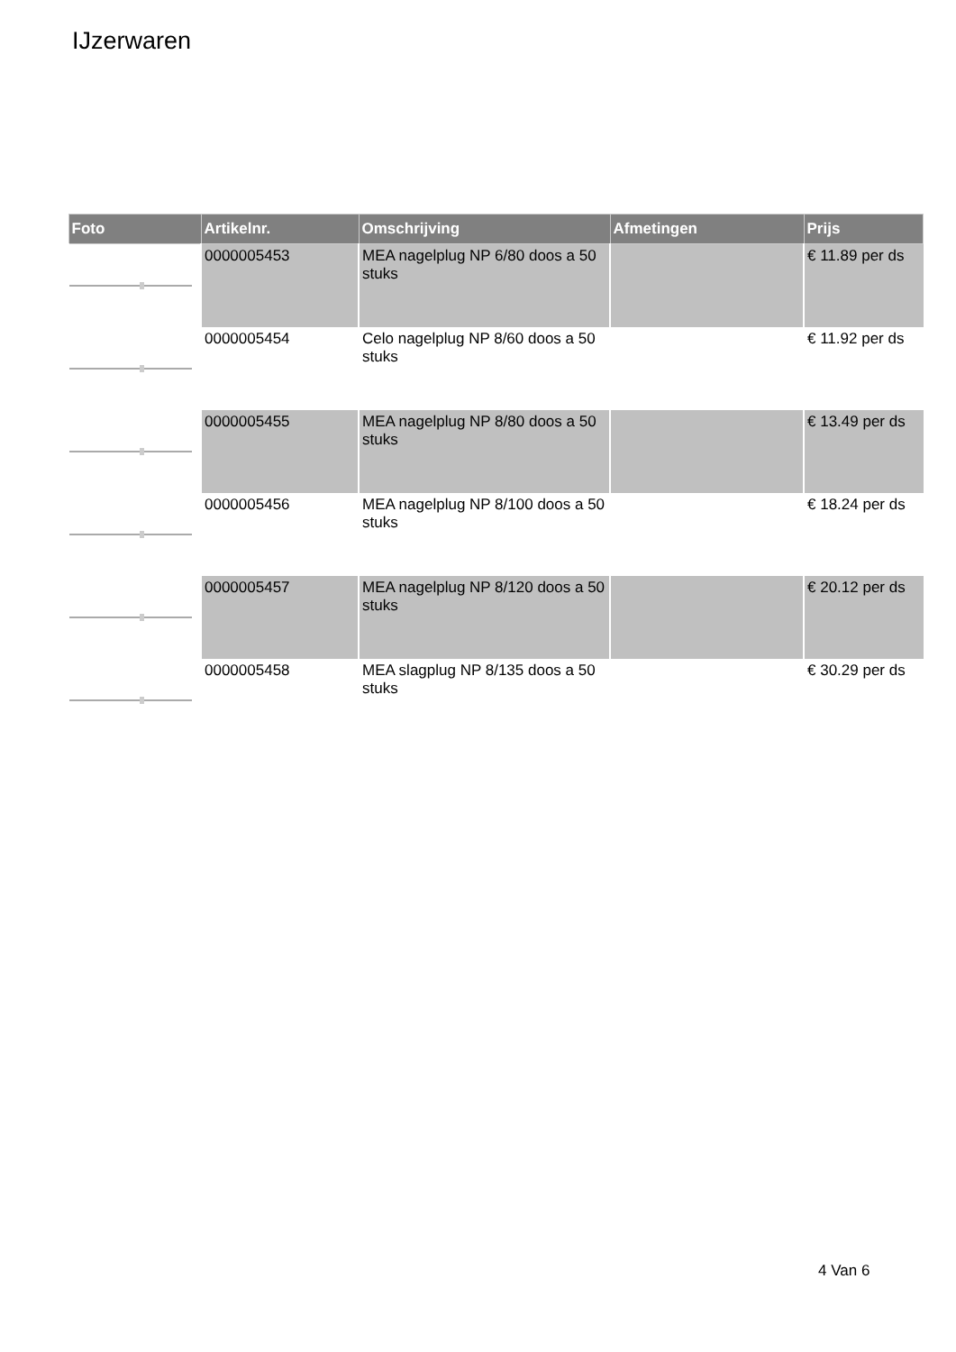IJzerwaren
| Foto | Artikelnr. | Omschrijving | Afmetingen | Prijs |
| --- | --- | --- | --- | --- |
| | 0000005453 | MEA nagelplug NP 6/80 doos a 50 stuks | | € 11.89 per ds |
| | 0000005454 | Celo nagelplug NP 8/60 doos a 50 stuks | | € 11.92 per ds |
| | 0000005455 | MEA nagelplug NP 8/80 doos a 50 stuks | | € 13.49 per ds |
| | 0000005456 | MEA nagelplug NP 8/100 doos a 50 stuks | | € 18.24 per ds |
| | 0000005457 | MEA nagelplug NP 8/120 doos a 50 stuks | | € 20.12 per ds |
| | 0000005458 | MEA slagplug NP 8/135 doos a 50 stuks | | € 30.29 per ds |
4 Van 6